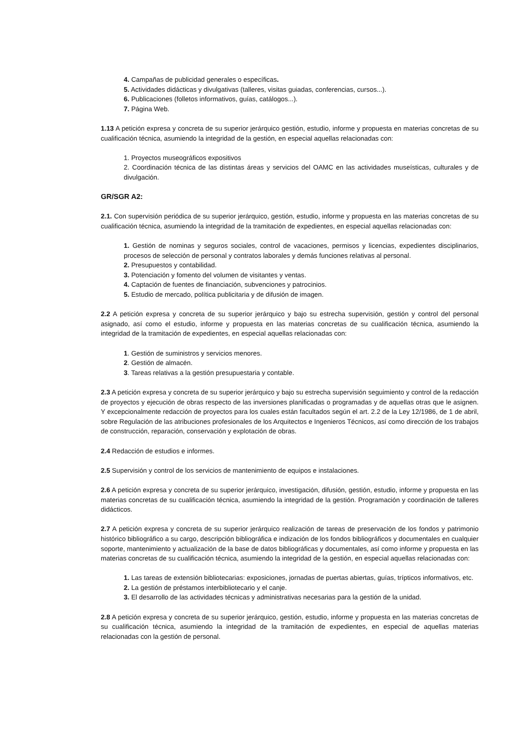4. Campañas de publicidad generales o específicas.
5. Actividades didácticas y divulgativas (talleres, visitas guiadas, conferencias, cursos...).
6. Publicaciones (folletos informativos, guías, catálogos...).
7. Página Web.
1.13 A petición expresa y concreta de su superior jerárquico gestión, estudio, informe y propuesta en materias concretas de su cualificación técnica, asumiendo la integridad de la gestión, en especial aquellas relacionadas con:
1. Proyectos museográficos expositivos
2. Coordinación técnica de las distintas áreas y servicios del OAMC en las actividades museísticas, culturales y de divulgación.
GR/SGR A2:
2.1. Con supervisión periódica de su superior jerárquico, gestión, estudio, informe y propuesta en las materias concretas de su cualificación técnica, asumiendo la integridad de la tramitación de expedientes, en especial aquellas relacionadas con:
1. Gestión de nominas y seguros sociales, control de vacaciones, permisos y licencias, expedientes disciplinarios, procesos de selección de personal y contratos laborales y demás funciones relativas al personal.
2. Presupuestos y contabilidad.
3. Potenciación y fomento del volumen de visitantes y ventas.
4. Captación de fuentes de financiación, subvenciones y patrocinios.
5. Estudio de mercado, política publicitaria y de difusión de imagen.
2.2 A petición expresa y concreta de su superior jerárquico y bajo su estrecha supervisión, gestión y control del personal asignado, así como el estudio, informe y propuesta en las materias concretas de su cualificación técnica, asumiendo la integridad de la tramitación de expedientes, en especial aquellas relacionadas con:
1. Gestión de suministros y servicios menores.
2. Gestión de almacén.
3. Tareas relativas a la gestión presupuestaria y contable.
2.3 A petición expresa y concreta de su superior jerárquico y bajo su estrecha supervisión seguimiento y control de la redacción de proyectos y ejecución de obras respecto de las inversiones planificadas o programadas y de aquellas otras que le asignen. Y excepcionalmente redacción de proyectos para los cuales están facultados según el art. 2.2 de la Ley 12/1986, de 1 de abril, sobre Regulación de las atribuciones profesionales de los Arquitectos e Ingenieros Técnicos, así como dirección de los trabajos de construcción, reparación, conservación y explotación de obras.
2.4 Redacción de estudios e informes.
2.5 Supervisión y control de los servicios de mantenimiento de equipos e instalaciones.
2.6 A petición expresa y concreta de su superior jerárquico, investigación, difusión, gestión, estudio, informe y propuesta en las materias concretas de su cualificación técnica, asumiendo la integridad de la gestión. Programación y coordinación de talleres didácticos.
2.7 A petición expresa y concreta de su superior jerárquico realización de tareas de preservación de los fondos y patrimonio histórico bibliográfico a su cargo, descripción bibliográfica e indización de los fondos bibliográficos y documentales en cualquier soporte, mantenimiento y actualización de la base de datos bibliográficas y documentales, así como informe y propuesta en las materias concretas de su cualificación técnica, asumiendo la integridad de la gestión, en especial aquellas relacionadas con:
1. Las tareas de extensión bibliotecarias: exposiciones, jornadas de puertas abiertas, guías, trípticos informativos, etc.
2. La gestión de préstamos interbibliotecario y el canje.
3. El desarrollo de las actividades técnicas y administrativas necesarias para la gestión de la unidad.
2.8 A petición expresa y concreta de su superior jerárquico, gestión, estudio, informe y propuesta en las materias concretas de su cualificación técnica, asumiendo la integridad de la tramitación de expedientes, en especial de aquellas materias relacionadas con la gestión de personal.